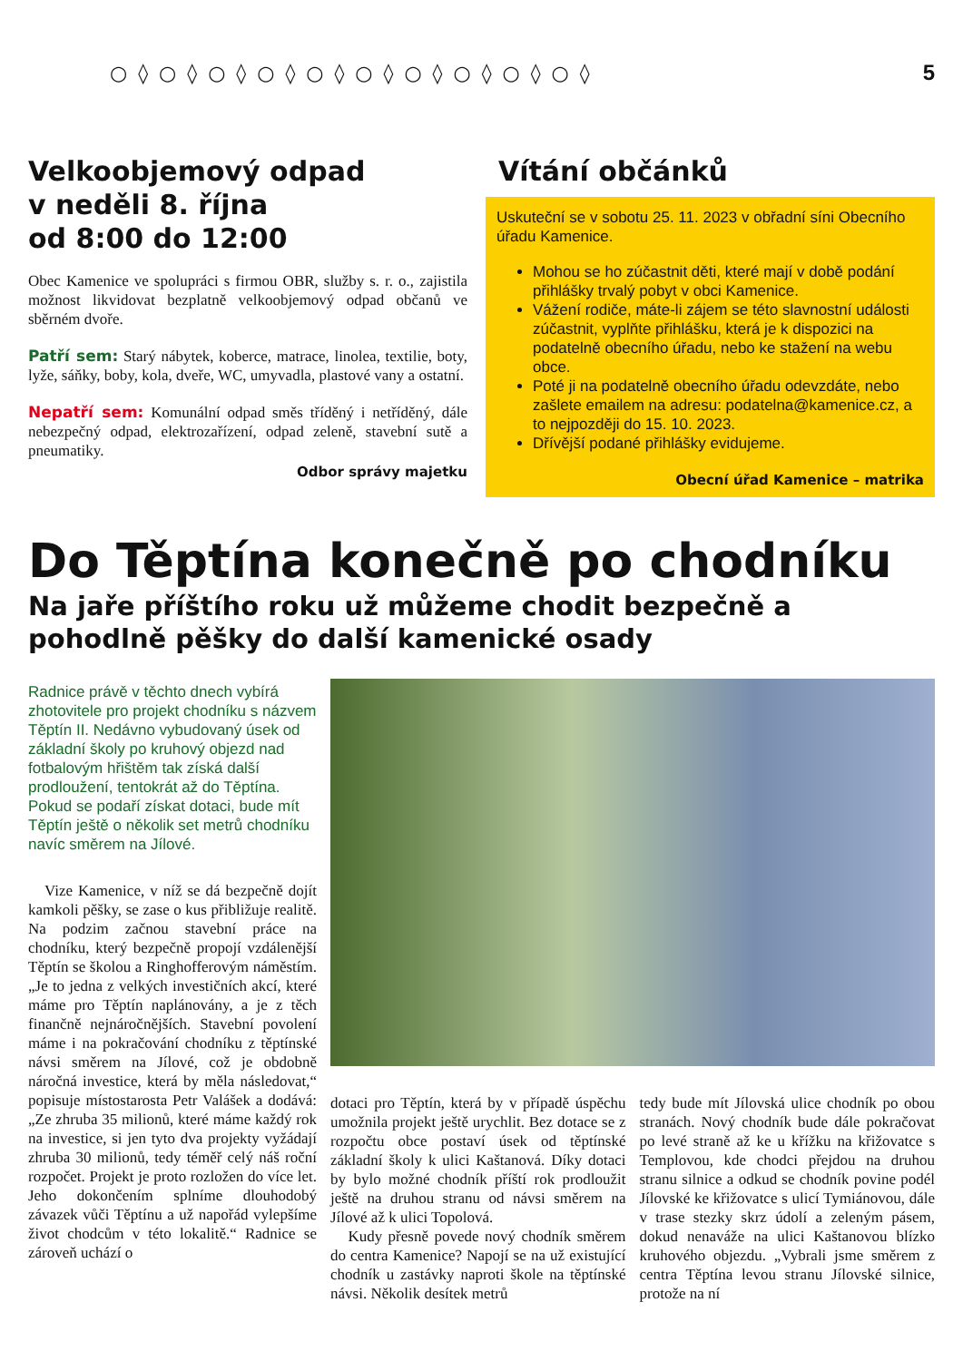○◊○◊○◊○◊○◊○◊○◊○◊○◊○◊ 5
Velkoobjemový odpad
v neděli 8. října
od 8:00 do 12:00
Obec Kamenice ve spolupráci s firmou OBR, služby s. r. o., zajistila možnost likvidovat bezplatně velkoobjemový odpad občanů ve sběrném dvoře.
Patří sem: Starý nábytek, koberce, matrace, linolea, textilie, boty, lyže, sáňky, boby, kola, dveře, WC, umyvadla, plastové vany a ostatní.
Nepatří sem: Komunální odpad směs tříděný i netříděný, dále nebezpečný odpad, elektrozařízení, odpad zeleně, stavební sutě a pneumatiky.
Odbor správy majetku
Vítání občánků
Uskuteční se v sobotu 25. 11. 2023 v obřadní síni Obecního úřadu Kamenice.
Mohou se ho zúčastnit děti, které mají v době podání přihlášky trvalý pobyt v obci Kamenice.
Vážení rodiče, máte-li zájem se této slavnostní události zúčastnit, vyplňte přihlášku, která je k dispozici na podatelně obecního úřadu, nebo ke stažení na webu obce.
Poté ji na podatelně obecního úřadu odevzdáte, nebo zašlete emailem na adresu: podatelna@kamenice.cz, a to nejpozději do 15. 10. 2023.
Dřívější podané přihlášky evidujeme.
Obecní úřad Kamenice – matrika
Do Těptína konečně po chodníku
Na jaře příštího roku už můžeme chodit bezpečně a pohodlně pěšky do další kamenické osady
Radnice právě v těchto dnech vybírá zhotovitele pro projekt chodníku s názvem Těptín II. Nedávno vybudovaný úsek od základní školy po kruhový objezd nad fotbalovým hřištěm tak získá další prodloužení, tentokrát až do Těptína. Pokud se podaří získat dotaci, bude mít Těptín ještě o několik set metrů chodníku navíc směrem na Jílové.
Vize Kamenice, v níž se dá bezpečně dojít kamkoli pěšky, se zase o kus přibližuje realitě. Na podzim začnou stavební práce na chodníku, který bezpečně propojí vzdálenější Těptín se školou a Ringhofferovým náměstím. „Je to jedna z velkých investičních akcí, které máme pro Těptín naplánovány, a je z těch finančně nejnáročnějších. Stavební povolení máme i na pokračování chodníku z těptínské návsi směrem na Jílové, což je obdobně náročná investice, která by měla následovat,“ popisuje místostarosta Petr Valášek a dodává: „Ze zhruba 35 milionů, které máme každý rok na investice, si jen tyto dva projekty vyžádají zhruba 30 milionů, tedy téměř celý náš roční rozpočet. Projekt je proto rozložen do více let. Jeho dokončením splníme dlouhodobý závazek vůči Těptínu a už napořád vylepšíme život chodcům v této lokalitě.“ Radnice se zároveň uchází o
dotaci pro Těptín, která by v případě úspěchu umožnila projekt ještě urychlit. Bez dotace se z rozpočtu obce postaví úsek od těptínské základní školy k ulici Kaštanová. Díky dotaci by bylo možné chodník příští rok prodloužit ještě na druhou stranu od návsi směrem na Jílové až k ulici Topolová.
Kudy přesně povede nový chodník směrem do centra Kamenice? Napojí se na už existující chodník u zastávky naproti škole na těptínské návsi. Několik desítek metrů
tedy bude mít Jílovská ulice chodník po obou stranách. Nový chodník bude dále pokračovat po levé straně až ke u křížku na křižovatce s Templovou, kde chodci přejdou na druhou stranu silnice a odkud se chodník povine podél Jílovské ke křižovatce s ulicí Tymiánovou, dále v trase stezky skrz údolí a zeleným pásem, dokud nenaváže na ulici Kaštanovou blízko kruhového objezdu. „Vybrali jsme směrem z centra Těptína levou stranu Jílovské silnice, protože na ní